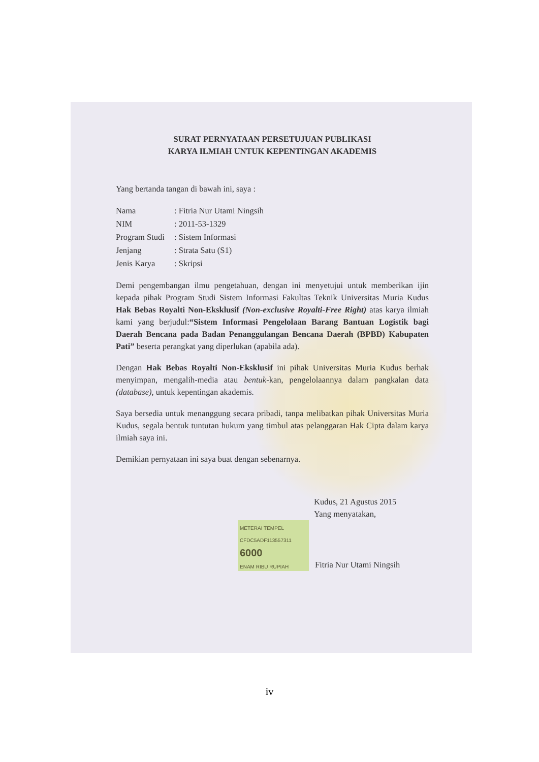SURAT PERNYATAAN PERSETUJUAN PUBLIKASI
KARYA ILMIAH UNTUK KEPENTINGAN AKADEMIS
Yang bertanda tangan di bawah ini, saya :
| Nama | : Fitria Nur Utami Ningsih |
| NIM | : 2011-53-1329 |
| Program Studi | : Sistem Informasi |
| Jenjang | : Strata Satu (S1) |
| Jenis Karya | : Skripsi |
Demi pengembangan ilmu pengetahuan, dengan ini menyetujui untuk memberikan ijin kepada pihak Program Studi Sistem Informasi Fakultas Teknik Universitas Muria Kudus Hak Bebas Royalti Non-Eksklusif (Non-exclusive Royalti-Free Right) atas karya ilmiah kami yang berjudul:“Sistem Informasi Pengelolaan Barang Bantuan Logistik bagi Daerah Bencana pada Badan Penanggulangan Bencana Daerah (BPBD) Kabupaten Pati” beserta perangkat yang diperlukan (apabila ada).
Dengan Hak Bebas Royalti Non-Eksklusif ini pihak Universitas Muria Kudus berhak menyimpan, mengalih-media atau bentuk-kan, pengelolaannya dalam pangkalan data (database), untuk kepentingan akademis.
Saya bersedia untuk menanggung secara pribadi, tanpa melibatkan pihak Universitas Muria Kudus, segala bentuk tuntutan hukum yang timbul atas pelanggaran Hak Cipta dalam karya ilmiah saya ini.
Demikian pernyataan ini saya buat dengan sebenarnya.
Kudus, 21 Agustus 2015
Yang menyatakan,
METERAI TEMPEL
CFDC5ADF113557311
6000
ENAM RIBU RUPIAH
Fitria Nur Utami Ningsih
iv